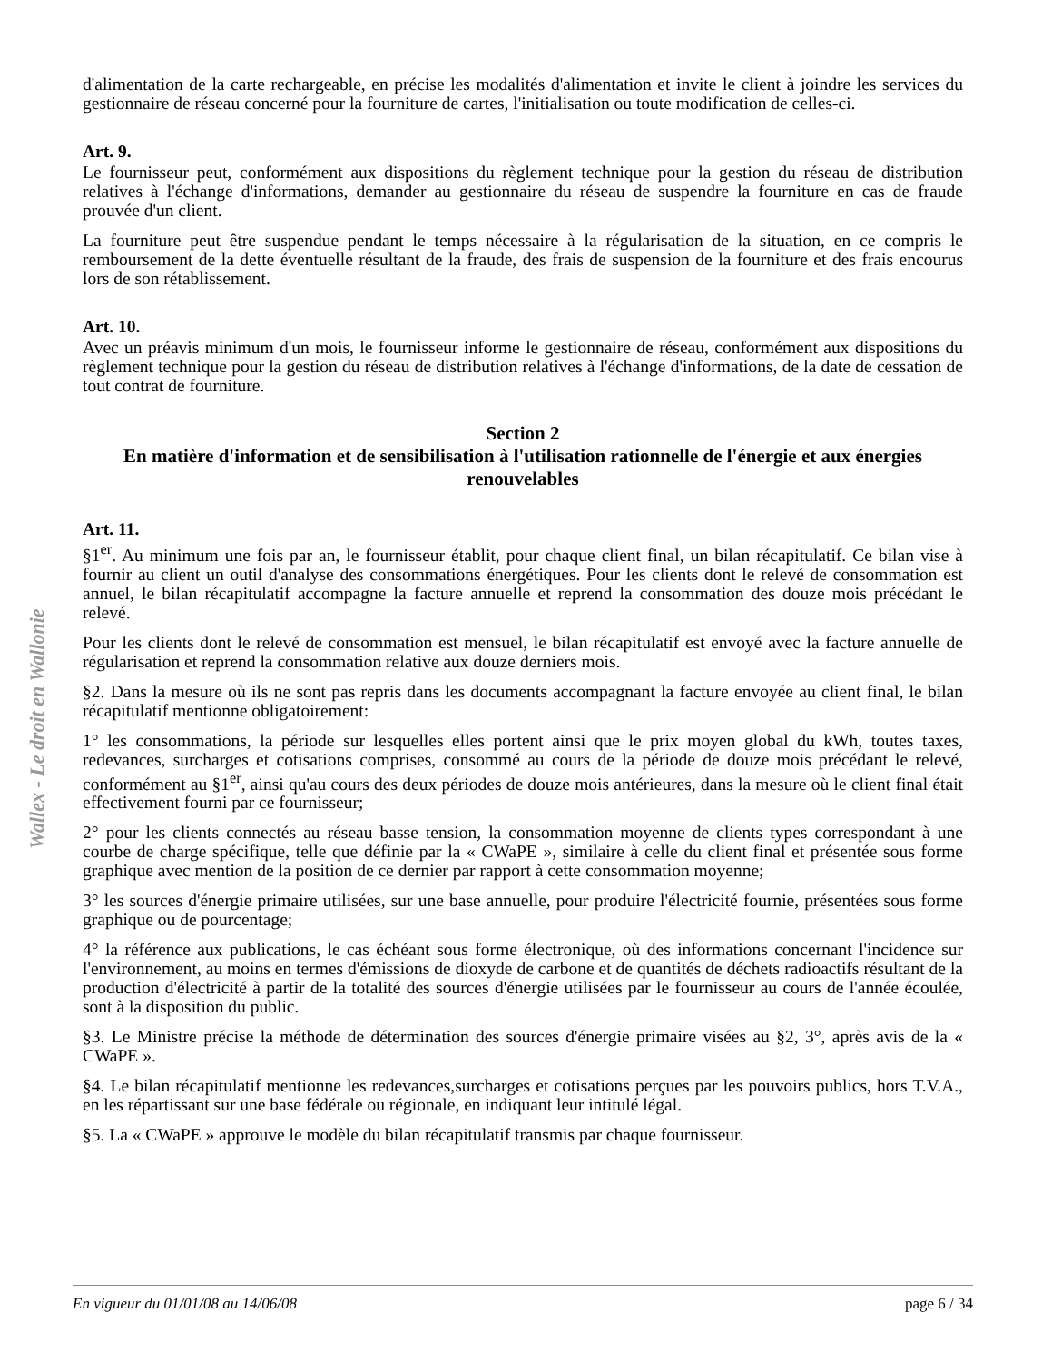Wallex - Le droit en Wallonie
d'alimentation de la carte rechargeable, en précise les modalités d'alimentation et invite le client à joindre les services du gestionnaire de réseau concerné pour la fourniture de cartes, l'initialisation ou toute modification de celles-ci.
Art. 9.
Le fournisseur peut, conformément aux dispositions du règlement technique pour la gestion du réseau de distribution relatives à l'échange d'informations, demander au gestionnaire du réseau de suspendre la fourniture en cas de fraude prouvée d'un client.
La fourniture peut être suspendue pendant le temps nécessaire à la régularisation de la situation, en ce compris le remboursement de la dette éventuelle résultant de la fraude, des frais de suspension de la fourniture et des frais encourus lors de son rétablissement.
Art. 10.
Avec un préavis minimum d'un mois, le fournisseur informe le gestionnaire de réseau, conformément aux dispositions du règlement technique pour la gestion du réseau de distribution relatives à l'échange d'informations, de la date de cessation de tout contrat de fourniture.
Section 2
En matière d'information et de sensibilisation à l'utilisation rationnelle de l'énergie et aux énergies renouvelables
Art. 11.
§1<sup>er</sup>. Au minimum une fois par an, le fournisseur établit, pour chaque client final, un bilan récapitulatif. Ce bilan vise à fournir au client un outil d'analyse des consommations énergétiques. Pour les clients dont le relevé de consommation est annuel, le bilan récapitulatif accompagne la facture annuelle et reprend la consommation des douze mois précédant le relevé.
Pour les clients dont le relevé de consommation est mensuel, le bilan récapitulatif est envoyé avec la facture annuelle de régularisation et reprend la consommation relative aux douze derniers mois.
§2. Dans la mesure où ils ne sont pas repris dans les documents accompagnant la facture envoyée au client final, le bilan récapitulatif mentionne obligatoirement:
1° les consommations, la période sur lesquelles elles portent ainsi que le prix moyen global du kWh, toutes taxes, redevances, surcharges et cotisations comprises, consommé au cours de la période de douze mois précédant le relevé, conformément au §1<sup>er</sup>, ainsi qu'au cours des deux périodes de douze mois antérieures, dans la mesure où le client final était effectivement fourni par ce fournisseur;
2° pour les clients connectés au réseau basse tension, la consommation moyenne de clients types correspondant à une courbe de charge spécifique, telle que définie par la « CWaPE », similaire à celle du client final et présentée sous forme graphique avec mention de la position de ce dernier par rapport à cette consommation moyenne;
3° les sources d'énergie primaire utilisées, sur une base annuelle, pour produire l'électricité fournie, présentées sous forme graphique ou de pourcentage;
4° la référence aux publications, le cas échéant sous forme électronique, où des informations concernant l'incidence sur l'environnement, au moins en termes d'émissions de dioxyde de carbone et de quantités de déchets radioactifs résultant de la production d'électricité à partir de la totalité des sources d'énergie utilisées par le fournisseur au cours de l'année écoulée, sont à la disposition du public.
§3. Le Ministre précise la méthode de détermination des sources d'énergie primaire visées au §2, 3°, après avis de la « CWaPE ».
§4. Le bilan récapitulatif mentionne les redevances,surcharges et cotisations perçues par les pouvoirs publics, hors T.V.A., en les répartissant sur une base fédérale ou régionale, en indiquant leur intitulé légal.
§5. La « CWaPE » approuve le modèle du bilan récapitulatif transmis par chaque fournisseur.
En vigueur du 01/01/08 au 14/06/08 page 6 / 34